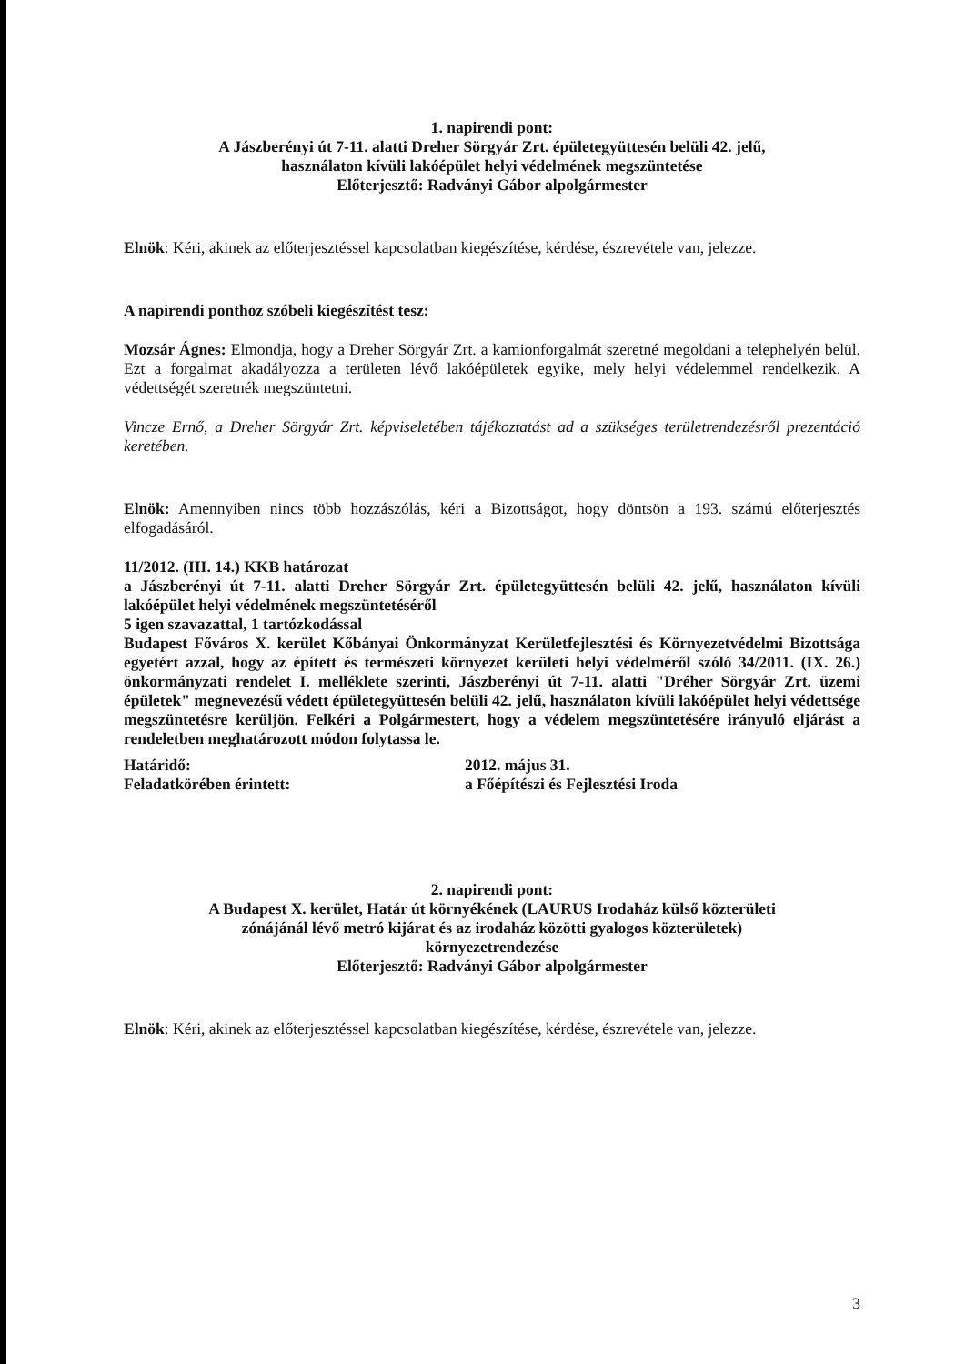1. napirendi pont:
A Jászberényi út 7-11. alatti Dreher Sörgyár Zrt. épületegyüttesén belüli 42. jelű,
használaton kívüli lakóépület helyi védelmének megszüntetése
Előterjesztő: Radványi Gábor alpolgármester
Elnök: Kéri, akinek az előterjesztéssel kapcsolatban kiegészítése, kérdése, észrevétele van, jelezze.
A napirendi ponthoz szóbeli kiegészítést tesz:
Mozsár Ágnes: Elmondja, hogy a Dreher Sörgyár Zrt. a kamionforgalmát szeretné megoldani a telephelyén belül. Ezt a forgalmat akadályozza a területen lévő lakóépületek egyike, mely helyi védelemmel rendelkezik. A védettségét szeretnék megszüntetni.
Vincze Ernő, a Dreher Sörgyár Zrt. képviseletében tájékoztatást ad a szükséges területrendezésről prezentáció keretében.
Elnök: Amennyiben nincs több hozzászólás, kéri a Bizottságot, hogy döntsön a 193. számú előterjesztés elfogadásáról.
11/2012. (III. 14.) KKB határozat
a Jászberényi út 7-11. alatti Dreher Sörgyár Zrt. épületegyüttesén belüli 42. jelű, használaton kívüli lakóépület helyi védelmének megszüntetéséről
5 igen szavazattal, 1 tartózkodással
Budapest Főváros X. kerület Kőbányai Önkormányzat Kerületfejlesztési és Környezetvédelmi Bizottsága egyetért azzal, hogy az épített és természeti környezet kerületi helyi védelméről szóló 34/2011. (IX. 26.) önkormányzati rendelet I. melléklete szerinti, Jászberényi út 7-11. alatti "Dréher Sörgyár Zrt. üzemi épületek" megnevezésű védett épületegyüttesén belüli 42. jelű, használaton kívüli lakóépület helyi védettsége megszüntetésre kerüljön. Felkéri a Polgármestert, hogy a védelem megszüntetésére irányuló eljárást a rendeletben meghatározott módon folytassa le.
Határidő: 2012. május 31.
Feladatkörében érintett: a Főépítészi és Fejlesztési Iroda
2. napirendi pont:
A Budapest X. kerület, Határ út környékének (LAURUS Irodaház külső közterületi
zónájánál lévő metró kijárat és az irodaház közötti gyalogos közterületek)
környezetrendezése
Előterjesztő: Radványi Gábor alpolgármester
Elnök: Kéri, akinek az előterjesztéssel kapcsolatban kiegészítése, kérdése, észrevétele van, jelezze.
3